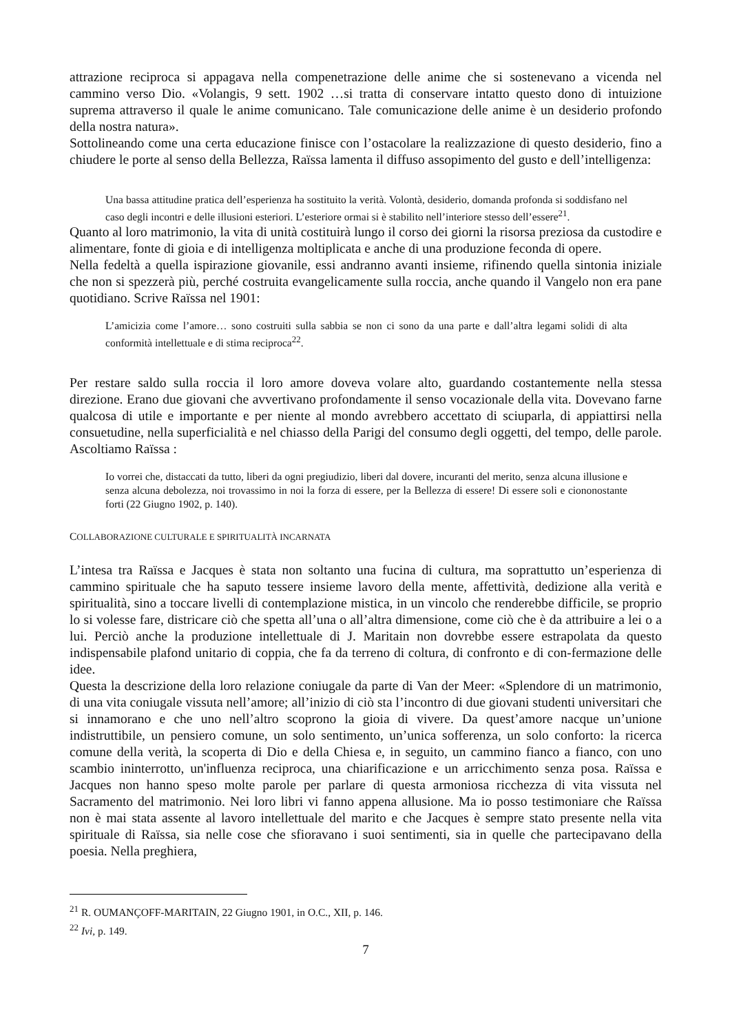attrazione reciproca si appagava nella compenetrazione delle anime che si sostenevano a vicenda nel cammino verso Dio. «Volangis, 9 sett. 1902 …si tratta di conservare intatto questo dono di intuizione suprema attraverso il quale le anime comunicano. Tale comunicazione delle anime è un desiderio profondo della nostra natura».
Sottolineando come una certa educazione finisce con l’ostacolare la realizzazione di questo desiderio, fino a chiudere le porte al senso della Bellezza, Raïssa lamenta il diffuso assopimento del gusto e dell’intelligenza:
Una bassa attitudine pratica dell’esperienza ha sostituito la verità. Volontà, desiderio, domanda profonda si soddisfano nel caso degli incontri e delle illusioni esteriori. L’esteriore ormai si è stabilito nell’interiore stesso dell’essere<sup>21</sup>.
Quanto al loro matrimonio, la vita di unità costituirà lungo il corso dei giorni la risorsa preziosa da custodire e alimentare, fonte di gioia e di intelligenza moltiplicata e anche di una produzione feconda di opere.
Nella fedeltà a quella ispirazione giovanile, essi andranno avanti insieme, rifinendo quella sintonia iniziale che non si spezzerà più, perché costruita evangelicamente sulla roccia, anche quando il Vangelo non era pane quotidiano. Scrive Raïssa nel 1901:
L’amicizia come l’amore… sono costruiti sulla sabbia se non ci sono da una parte e dall’altra legami solidi di alta conformità intellettuale e di stima reciproca<sup>22</sup>.
Per restare saldo sulla roccia il loro amore doveva volare alto, guardando costantemente nella stessa direzione. Erano due giovani che avvertivano profondamente il senso vocazionale della vita. Dovevano farne qualcosa di utile e importante e per niente al mondo avrebbero accettato di sciuparla, di appiattirsi nella consuetudine, nella superficialità e nel chiasso della Parigi del consumo degli oggetti, del tempo, delle parole. Ascoltiamo Raïssa :
Io vorrei che, distaccati da tutto, liberi da ogni pregiudizio, liberi dal dovere, incuranti del merito, senza alcuna illusione e senza alcuna debolezza, noi trovassimo in noi la forza di essere, per la Bellezza di essere! Di essere soli e ciononostante forti (22 Giugno 1902, p. 140).
COLLABORAZIONE CULTURALE E SPIRITUALITÀ INCARNATA
L’intesa tra Raïssa e Jacques è stata non soltanto una fucina di cultura, ma soprattutto un’esperienza di cammino spirituale che ha saputo tessere insieme lavoro della mente, affettività, dedizione alla verità e spiritualità, sino a toccare livelli di contemplazione mistica, in un vincolo che renderebbe difficile, se proprio lo si volesse fare, districare ciò che spetta all’una o all’altra dimensione, come ciò che è da attribuire a lei o a lui. Perciò anche la produzione intellettuale di J. Maritain non dovrebbe essere estrapolata da questo indispensabile plafond unitario di coppia, che fa da terreno di coltura, di confronto e di con-fermazione delle idee.
Questa la descrizione della loro relazione coniugale da parte di Van der Meer: «Splendore di un matrimonio, di una vita coniugale vissuta nell’amore; all’inizio di ciò sta l’incontro di due giovani studenti universitari che si innamorano e che uno nell’altro scoprono la gioia di vivere. Da quest’amore nacque un’unione indistruttibile, un pensiero comune, un solo sentimento, un’unica sofferenza, un solo conforto: la ricerca comune della verità, la scoperta di Dio e della Chiesa e, in seguito, un cammino fianco a fianco, con uno scambio ininterrotto, un'influenza reciproca, una chiarificazione e un arricchimento senza posa. Raïssa e Jacques non hanno speso molte parole per parlare di questa armoniosa ricchezza di vita vissuta nel Sacramento del matrimonio. Nei loro libri vi fanno appena allusione. Ma io posso testimoniare che Raïssa non è mai stata assente al lavoro intellettuale del marito e che Jacques è sempre stato presente nella vita spirituale di Raïssa, sia nelle cose che sfioravano i suoi sentimenti, sia in quelle che partecipavano della poesia. Nella preghiera,
<sup>21</sup> R. OUMANÇOFF-MARITAIN, 22 Giugno 1901, in O.C., XII, p. 146.
<sup>22</sup> Ivi, p. 149.
7